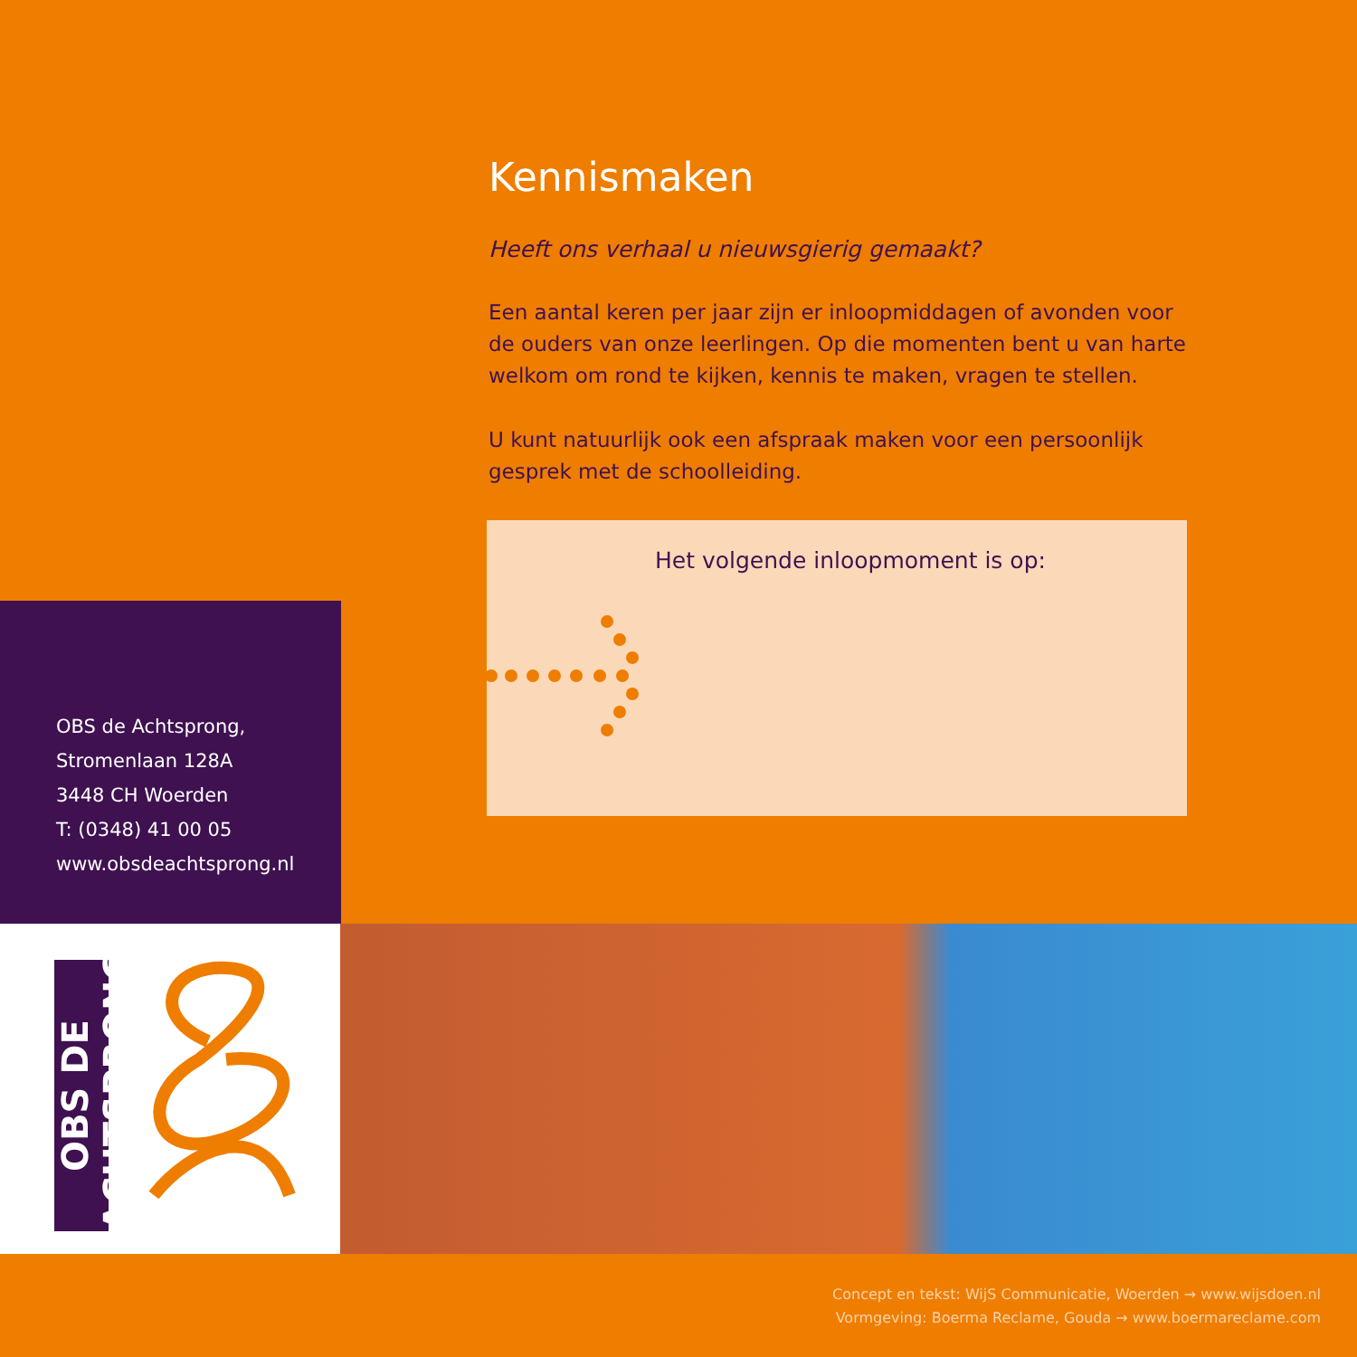Kennismaken
Heeft ons verhaal u nieuwsgierig gemaakt?
Een aantal keren per jaar zijn er inloopmiddagen of avonden voor de ouders van onze leerlingen. Op die momenten bent u van harte welkom om rond te kijken, kennis te maken, vragen te stellen.
U kunt natuurlijk ook een afspraak maken voor een persoonlijk gesprek met de schoolleiding.
Het volgende inloopmoment is op:
OBS de Achtsprong,
Stromenlaan 128A
3448 CH Woerden
T: (0348) 41 00 05
www.obsdeachtsprong.nl
OBS DE ACHTSPRONG
Concept en tekst: WijS Communicatie, Woerden → www.wijsdoen.nl
Vormgeving: Boerma Reclame, Gouda → www.boermareclame.com